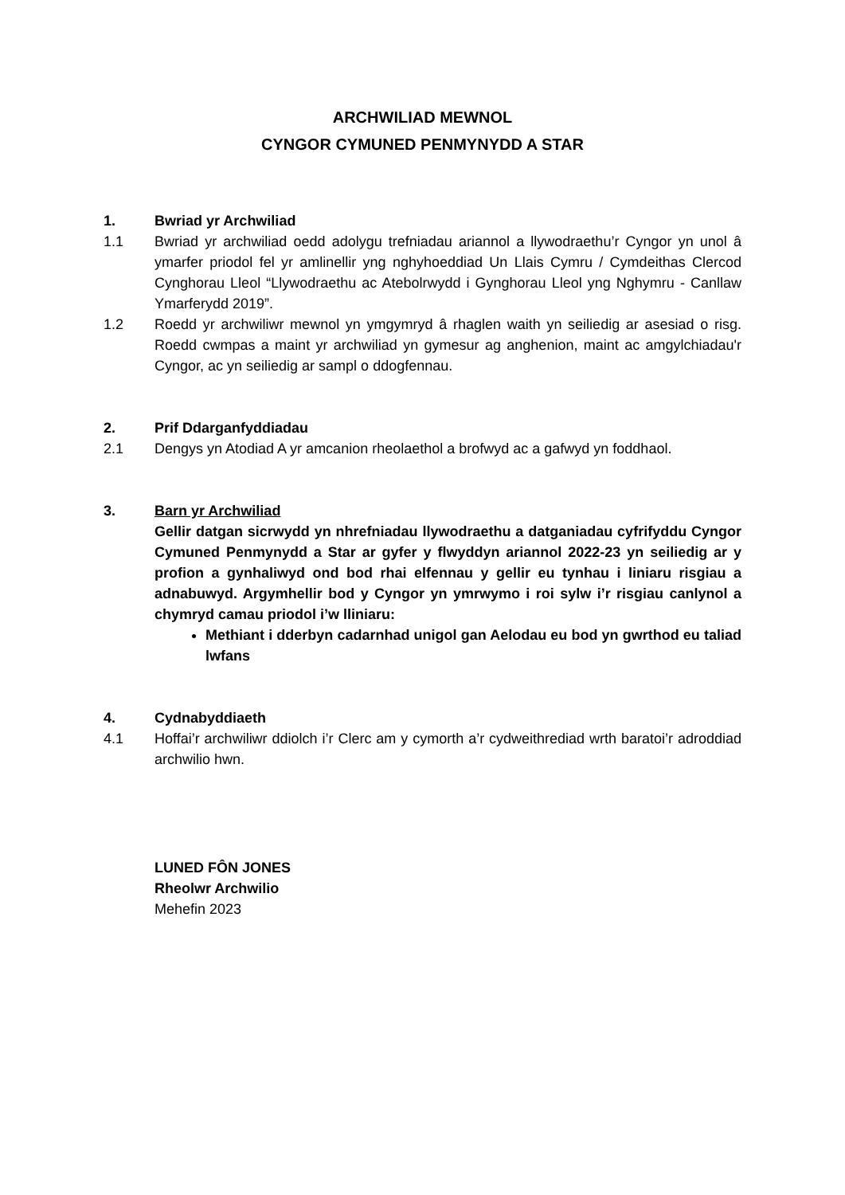ARCHWILIAD MEWNOL
CYNGOR CYMUNED PENMYNYDD A STAR
1. Bwriad yr Archwiliad
1.1 Bwriad yr archwiliad oedd adolygu trefniadau ariannol a llywodraethu’r Cyngor yn unol â ymarfer priodol fel yr amlinellir yng nghyhoeddiad Un Llais Cymru / Cymdeithas Clercod Cynghorau Lleol “Llywodraethu ac Atebolrwydd i Gynghorau Lleol yng Nghymru - Canllaw Ymarferydd 2019”.
1.2 Roedd yr archwiliwr mewnol yn ymgymryd â rhaglen waith yn seiliedig ar asesiad o risg. Roedd cwmpas a maint yr archwiliad yn gymesur ag anghenion, maint ac amgylchiadau'r Cyngor, ac yn seiliedig ar sampl o ddogfennau.
2. Prif Ddarganfyddiadau
2.1 Dengys yn Atodiad A yr amcanion rheolaethol a brofwyd ac a gafwyd yn foddhaol.
3. Barn yr Archwiliad
Gellir datgan sicrwydd yn nhrefniadau llywodraethu a datganiadau cyfrifyddu Cyngor Cymuned Penmynydd a Star ar gyfer y flwyddyn ariannol 2022-23 yn seiliedig ar y profion a gynhaliwyd ond bod rhai elfennau y gellir eu tynhau i liniaru risgiau a adnabuwyd. Argymhellir bod y Cyngor yn ymrwymo i roi sylw i’r risgiau canlynol a chymryd camau priodol i’w lliniaru:
Methiant i dderbyn cadarnhad unigol gan Aelodau eu bod yn gwrthod eu taliad lwfans
4. Cydnabyddiaeth
4.1 Hoffai’r archwiliwr ddiolch i’r Clerc am y cymorth a’r cydweithrediad wrth baratoi’r adroddiad archwilio hwn.
LUNED FÔN JONES
Rheolwr Archwilio
Mehefin 2023